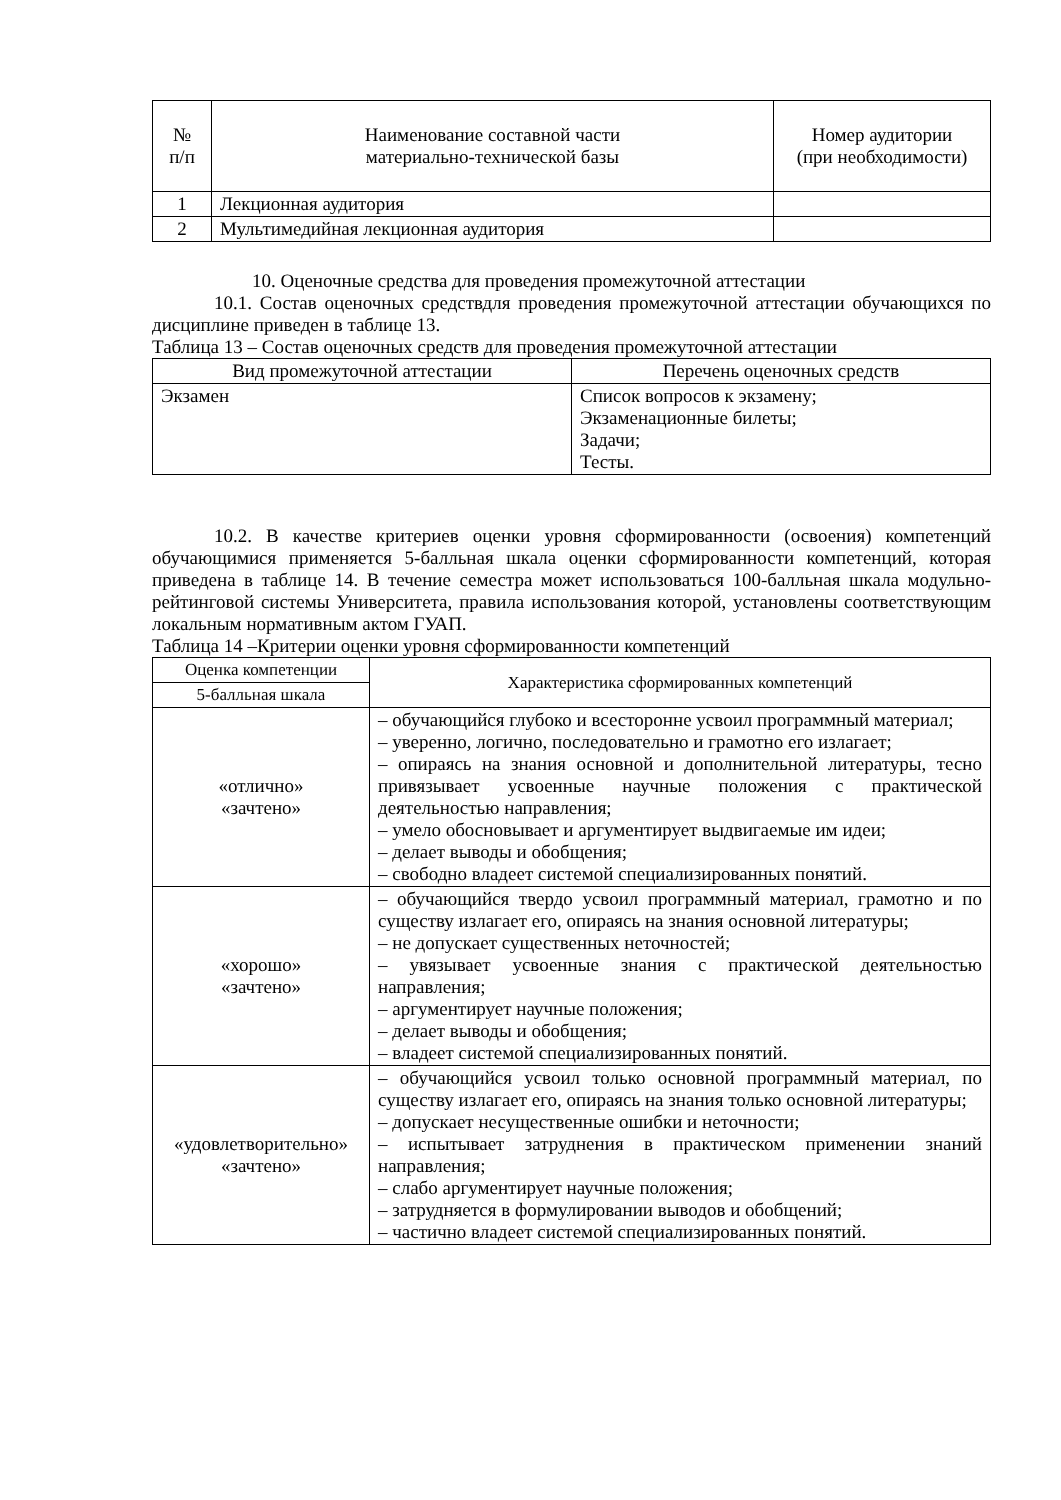| № п/п | Наименование составной части материально-технической базы | Номер аудитории (при необходимости) |
| --- | --- | --- |
| 1 | Лекционная аудитория | |
| 2 | Мультимедийная лекционная аудитория | |
10. Оценочные средства для проведения промежуточной аттестации
10.1. Состав оценочных средствдля проведения промежуточной аттестации обучающихся по дисциплине приведен в таблице 13.
Таблица 13 – Состав оценочных средств для проведения промежуточной аттестации
| Вид промежуточной аттестации | Перечень оценочных средств |
| --- | --- |
| Экзамен | Список вопросов к экзамену; Экзаменационные билеты; Задачи; Тесты. |
10.2. В качестве критериев оценки уровня сформированности (освоения) компетенций обучающимися применяется 5-балльная шкала оценки сформированности компетенций, которая приведена в таблице 14. В течение семестра может использоваться 100-балльная шкала модульно-рейтинговой системы Университета, правила использования которой, установлены соответствующим локальным нормативным актом ГУАП.
Таблица 14 –Критерии оценки уровня сформированности компетенций
| Оценка компетенции | Характеристика сформированных компетенций |
| --- | --- |
| 5-балльная шкала | |
| «отлично» «зачтено» | – обучающийся глубоко и всесторонне усвоил программный материал; – уверенно, логично, последовательно и грамотно его излагает; – опираясь на знания основной и дополнительной литературы, тесно привязывает усвоенные научные положения с практической деятельностью направления; – умело обосновывает и аргументирует выдвигаемые им идеи; – делает выводы и обобщения; – свободно владеет системой специализированных понятий. |
| «хорошо» «зачтено» | – обучающийся твердо усвоил программный материал, грамотно и по существу излагает его, опираясь на знания основной литературы; – не допускает существенных неточностей; – увязывает усвоенные знания с практической деятельностью направления; – аргументирует научные положения; – делает выводы и обобщения; – владеет системой специализированных понятий. |
| «удовлетворительно» «зачтено» | – обучающийся усвоил только основной программный материал, по существу излагает его, опираясь на знания только основной литературы; – допускает несущественные ошибки и неточности; – испытывает затруднения в практическом применении знаний направления; – слабо аргументирует научные положения; – затрудняется в формулировании выводов и обобщений; – частично владеет системой специализированных понятий. |